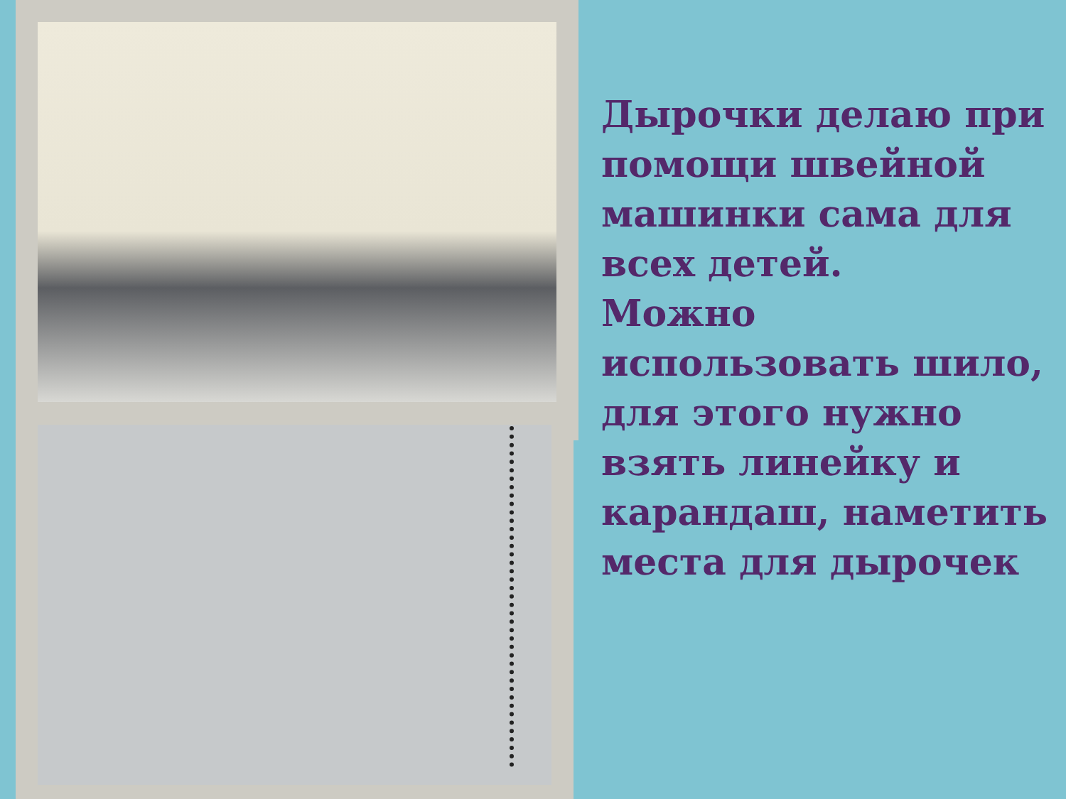Дырочки делаю при помощи швейной машинки сама для всех детей.
Можно использовать шило, для этого нужно взять линейку и карандаш, наметить места для дырочек